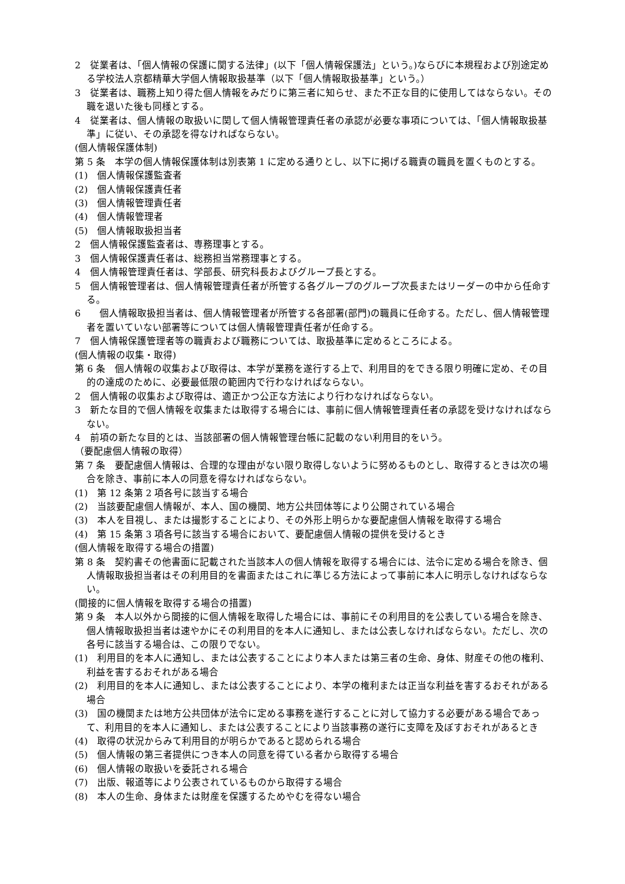2　従業者は、「個人情報の保護に関する法律」(以下「個人情報保護法」という。)ならびに本規程および別途定める学校法人京都精華大学個人情報取扱基準（以下「個人情報取扱基準」という。）
3　従業者は、職務上知り得た個人情報をみだりに第三者に知らせ、また不正な目的に使用してはならない。その職を退いた後も同様とする。
4　従業者は、個人情報の取扱いに関して個人情報管理責任者の承認が必要な事項については、「個人情報取扱基準」に従い、その承認を得なければならない。
(個人情報保護体制)
第 5 条　本学の個人情報保護体制は別表第 1 に定める通りとし、以下に掲げる職責の職員を置くものとする。
(1)　個人情報保護監査者
(2)　個人情報保護責任者
(3)　個人情報管理責任者
(4)　個人情報管理者
(5)　個人情報取扱担当者
2　個人情報保護監査者は、専務理事とする。
3　個人情報保護責任者は、総務担当常務理事とする。
4　個人情報管理責任者は、学部長、研究科長およびグループ長とする。
5　個人情報管理者は、個人情報管理責任者が所管する各グループのグループ次長またはリーダーの中から任命する。
6　　個人情報取扱担当者は、個人情報管理者が所管する各部署(部門)の職員に任命する。ただし、個人情報管理者を置いていない部署等については個人情報管理責任者が任命する。
7　個人情報保護管理者等の職責および職務については、取扱基準に定めるところによる。
(個人情報の収集・取得)
第 6 条　個人情報の収集および取得は、本学が業務を遂行する上で、利用目的をできる限り明確に定め、その目的の達成のために、必要最低限の範囲内で行わなければならない。
2　個人情報の収集および取得は、適正かつ公正な方法により行わなければならない。
3　新たな目的で個人情報を収集または取得する場合には、事前に個人情報管理責任者の承認を受けなければならない。
4　前項の新たな目的とは、当該部署の個人情報管理台帳に記載のない利用目的をいう。
（要配慮個人情報の取得）
第 7 条　要配慮個人情報は、合理的な理由がない限り取得しないように努めるものとし、取得するときは次の場合を除き、事前に本人の同意を得なければならない。
(1)　第 12 条第 2 項各号に該当する場合
(2)　当該要配慮個人情報が、本人、国の機関、地方公共団体等により公開されている場合
(3)　本人を目視し、または撮影することにより、その外形上明らかな要配慮個人情報を取得する場合
(4)　第 15 条第 3 項各号に該当する場合において、要配慮個人情報の提供を受けるとき
(個人情報を取得する場合の措置)
第 8 条　契約書その他書面に記載された当該本人の個人情報を取得する場合には、法令に定める場合を除き、個人情報取扱担当者はその利用目的を書面またはこれに準じる方法によって事前に本人に明示しなければならない。
(間接的に個人情報を取得する場合の措置)
第 9 条　本人以外から間接的に個人情報を取得した場合には、事前にその利用目的を公表している場合を除き、個人情報取扱担当者は速やかにその利用目的を本人に通知し、または公表しなければならない。ただし、次の各号に該当する場合は、この限りでない。
(1)　利用目的を本人に通知し、または公表することにより本人または第三者の生命、身体、財産その他の権利、利益を害するおそれがある場合
(2)　利用目的を本人に通知し、または公表することにより、本学の権利または正当な利益を害するおそれがある場合
(3)　国の機関または地方公共団体が法令に定める事務を遂行することに対して協力する必要がある場合であって、利用目的を本人に通知し、または公表することにより当該事務の遂行に支障を及ぼすおそれがあるとき
(4)　取得の状況からみて利用目的が明らかであると認められる場合
(5)　個人情報の第三者提供につき本人の同意を得ている者から取得する場合
(6)　個人情報の取扱いを委託される場合
(7)　出版、報道等により公表されているものから取得する場合
(8)　本人の生命、身体または財産を保護するためやむを得ない場合